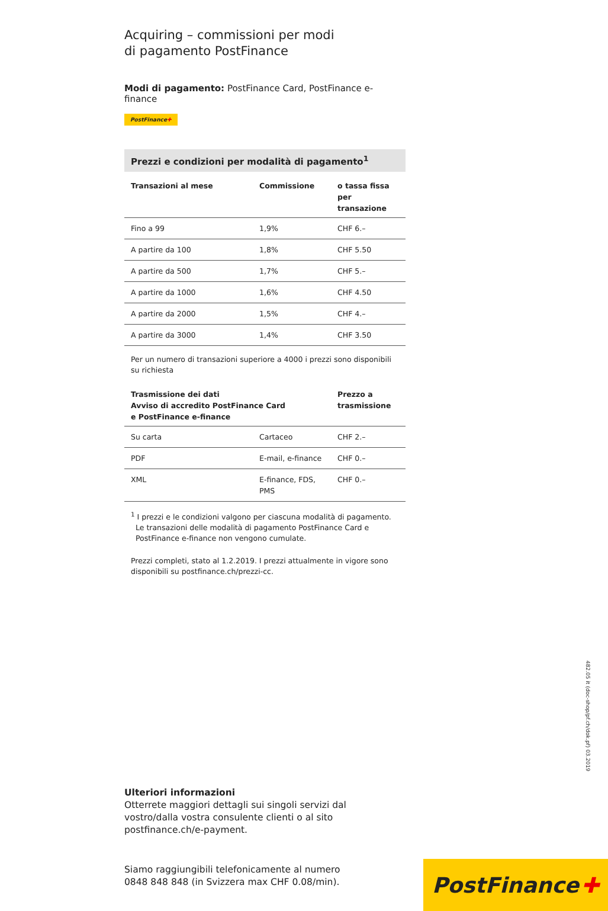482.05 it (doc-shop/pf.ch/dok.pf) 03.2019
Acquiring – commissioni per modi
di pagamento PostFinance
Modi di pagamento: PostFinance Card, PostFinance e-finance
PostFinance✚
Prezzi e condizioni per modalità di pagamento<sup>1</sup>
| Transazioni al mese | Commissione | o tassa fissa per transazione |
| --- | --- | --- |
| Fino a 99 | 1,9% | CHF 6.– |
| A partire da 100 | 1,8% | CHF 5.50 |
| A partire da 500 | 1,7% | CHF 5.– |
| A partire da 1000 | 1,6% | CHF 4.50 |
| A partire da 2000 | 1,5% | CHF 4.– |
| A partire da 3000 | 1,4% | CHF 3.50 |
Per un numero di transazioni superiore a 4000 i prezzi sono disponibili
su richiesta
| Trasmissione dei dati Avviso di accredito PostFinance Card e PostFinance e-finance | | Prezzo a trasmissione |
| --- | --- | --- |
| Su carta | Cartaceo | CHF 2.– |
| PDF | E-mail, e-finance | CHF 0.– |
| XML | E-finance, FDS, PMS | CHF 0.– |
<sup>1</sup> I prezzi e le condizioni valgono per ciascuna modalità di pagamento.
Le transazioni delle modalità di pagamento PostFinance Card e PostFinance e-finance non vengono cumulate.
Prezzi completi, stato al 1.2.2019. I prezzi attualmente in vigore sono disponibili su postfinance.ch/prezzi-cc.
Ulteriori informazioni
Otterrete maggiori dettagli sui singoli servizi dal vostro/dalla vostra consulente clienti o al sito postfinance.ch/e-payment.
Siamo raggiungibili telefonicamente al numero
0848 848 848 (in Svizzera max CHF 0.08/min).
PostFinance ✚